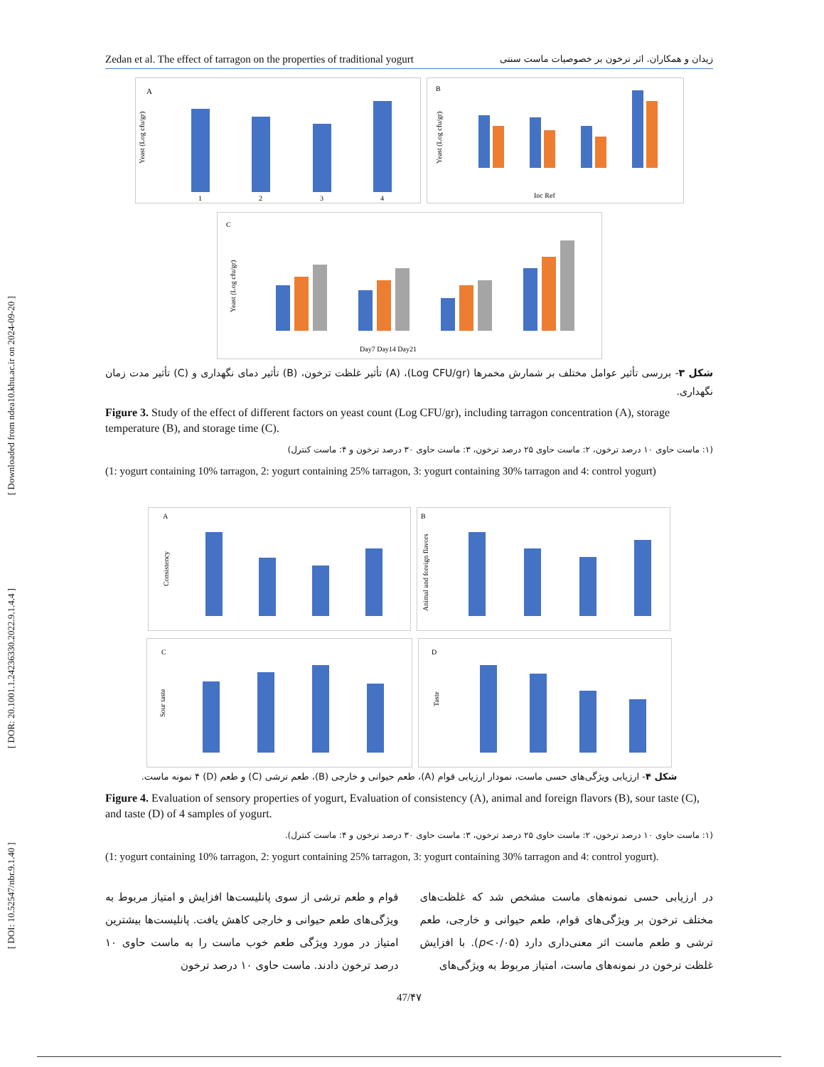[ DOI: 10.52547/nbr.9.1.40 ] [ DOR: 20.1001.1.24236330.2022.9.1.4.4 ] [ Downloaded from ndea10.khu.ac.ir on 2024-09-20 ]
Zedan et al. The effect of tarragon on the properties of traditional yogurt زیدان و همکاران. اثر ترخون بر خصوصیات ماست سنتی
A
Yeast (Log cfu/gr)
1
2
3
4
B
Yeast (Log cfu/gr)
Inc Ref
C
Yeast (Log cfu/gr)
Day7 Day14 Day21
شکل ۳- بررسی تأثیر عوامل مختلف بر شمارش مخمرها (Log CFU/gr)، (A) تأثیر غلظت ترخون، (B) تأثیر دمای نگهداری و (C) تأثیر مدت زمان نگهداری.
Figure 3. Study of the effect of different factors on yeast count (Log CFU/gr), including tarragon concentration (A), storage temperature (B), and storage time (C).
(۱: ماست حاوی ۱۰ درصد ترخون، ۲: ماست حاوی ۲۵ درصد ترخون، ۳: ماست حاوی ۳۰ درصد ترخون و ۴: ماست کنترل)
(1: yogurt containing 10% tarragon, 2: yogurt containing 25% tarragon, 3: yogurt containing 30% tarragon and 4: control yogurt)
A
Consistency
B
Animal and foreign flavors
C
Sour taste
D
Taste
شکل ۴- ارزیابی ویژگی‌های حسی ماست، نمودار ارزیابی قوام (A)، طعم حیوانی و خارجی (B)، طعم ترشی (C) و طعم (D) ۴ نمونه ماست.
Figure 4. Evaluation of sensory properties of yogurt, Evaluation of consistency (A), animal and foreign flavors (B), sour taste (C), and taste (D) of 4 samples of yogurt.
(۱: ماست حاوی ۱۰ درصد ترخون، ۲: ماست حاوی ۲۵ درصد ترخون، ۳: ماست حاوی ۳۰ درصد ترخون و ۴: ماست کنترل).
(1: yogurt containing 10% tarragon, 2: yogurt containing 25% tarragon, 3: yogurt containing 30% tarragon and 4: control yogurt).
در ارزیابی حسی نمونه‌های ماست مشخص شد که غلظت‌های مختلف ترخون بر ویژگی‌های قوام، طعم حیوانی و خارجی، طعم ترشی و طعم ماست اثر معنی‌داری دارد (p<۰/۰۵). با افزایش غلظت ترخون در نمونه‌های ماست، امتیاز مربوط به ویژگی‌های
قوام و طعم ترشی از سوی پانلیست‌ها افزایش و امتیاز مربوط به ویژگی‌های طعم حیوانی و خارجی کاهش یافت. پانلیست‌ها بیشترین امتیاز در مورد ویژگی طعم خوب ماست را به ماست حاوی ۱۰ درصد ترخون دادند. ماست حاوی ۱۰ درصد ترخون
47/۴۷